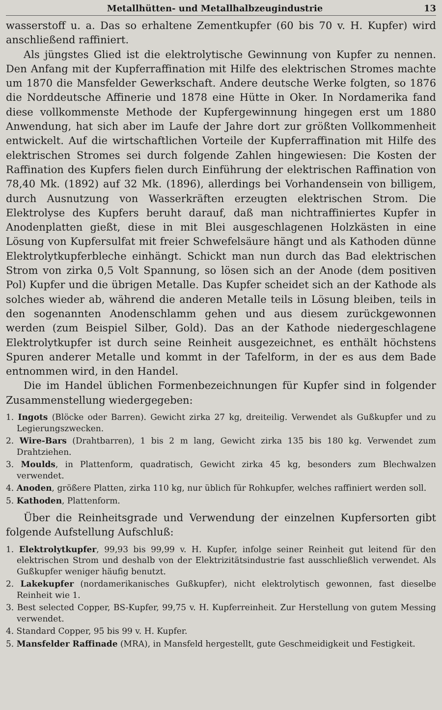Metallhütten- und Metallhalbzeugindustrie 13
wasserstoff u. a. Das so erhaltene Zementkupfer (60 bis 70 v. H. Kupfer) wird anschließend raffiniert.
Als jüngstes Glied ist die elektrolytische Gewinnung von Kupfer zu nennen. Den Anfang mit der Kupferraffination mit Hilfe des elektrischen Stromes machte um 1870 die Mansfelder Gewerkschaft. Andere deutsche Werke folgten, so 1876 die Norddeutsche Affinerie und 1878 eine Hütte in Oker. In Nordamerika fand diese vollkommenste Methode der Kupfergewinnung hingegen erst um 1880 Anwendung, hat sich aber im Laufe der Jahre dort zur größten Vollkommenheit entwickelt. Auf die wirtschaftlichen Vorteile der Kupferraffination mit Hilfe des elektrischen Stromes sei durch folgende Zahlen hingewiesen: Die Kosten der Raffination des Kupfers fielen durch Einführung der elektrischen Raffination von 78,40 Mk. (1892) auf 32 Mk. (1896), allerdings bei Vorhandensein von billigem, durch Ausnutzung von Wasserkräften erzeugten elektrischen Strom. Die Elektrolyse des Kupfers beruht darauf, daß man nichtraffiniertes Kupfer in Anodenplatten gießt, diese in mit Blei ausgeschlagenen Holzkästen in eine Lösung von Kupfersulfat mit freier Schwefelsäure hängt und als Kathoden dünne Elektrolytkupferbleche einhängt. Schickt man nun durch das Bad elektrischen Strom von zirka 0,5 Volt Spannung, so lösen sich an der Anode (dem positiven Pol) Kupfer und die übrigen Metalle. Das Kupfer scheidet sich an der Kathode als solches wieder ab, während die anderen Metalle teils in Lösung bleiben, teils in den sogenannten Anodenschlamm gehen und aus diesem zurückgewonnen werden (zum Beispiel Silber, Gold). Das an der Kathode niedergeschlagene Elektrolytkupfer ist durch seine Reinheit ausgezeichnet, es enthält höchstens Spuren anderer Metalle und kommt in der Tafelform, in der es aus dem Bade entnommen wird, in den Handel.
Die im Handel üblichen Formenbezeichnungen für Kupfer sind in folgender Zusammenstellung wiedergegeben:
1. Ingots (Blöcke oder Barren). Gewicht zirka 27 kg, dreiteilig. Verwendet als Gußkupfer und zu Legierungszwecken.
2. Wire-Bars (Drahtbarren), 1 bis 2 m lang, Gewicht zirka 135 bis 180 kg. Verwendet zum Drahtziehen.
3. Moulds, in Plattenform, quadratisch, Gewicht zirka 45 kg, besonders zum Blechwalzen verwendet.
4. Anoden, größere Platten, zirka 110 kg, nur üblich für Rohkupfer, welches raffiniert werden soll.
5. Kathoden, Plattenform.
Über die Reinheitsgrade und Verwendung der einzelnen Kupfersorten gibt folgende Aufstellung Aufschluß:
1. Elektrolytkupfer, 99,93 bis 99,99 v. H. Kupfer, infolge seiner Reinheit gut leitend für den elektrischen Strom und deshalb von der Elektrizitätsindustrie fast ausschließlich verwendet. Als Gußkupfer weniger häufig benutzt.
2. Lakekupfer (nordamerikanisches Gußkupfer), nicht elektrolytisch gewonnen, fast dieselbe Reinheit wie 1.
3. Best selected Copper, BS-Kupfer, 99,75 v. H. Kupferreinheit. Zur Herstellung von gutem Messing verwendet.
4. Standard Copper, 95 bis 99 v. H. Kupfer.
5. Mansfelder Raffinade (MRA), in Mansfeld hergestellt, gute Geschmeidigkeit und Festigkeit.